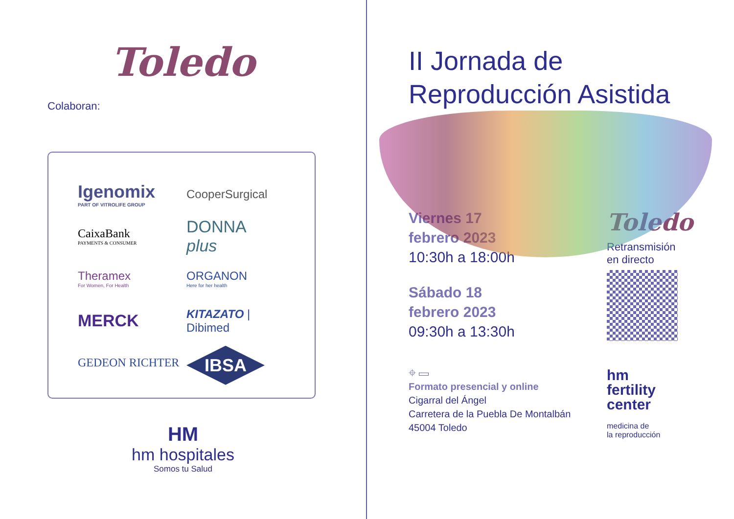Toledo
Colaboran:
Igenomix
PART OF VITROLIFE GROUP
CooperSurgical
CaixaBank
PAYMENTS & CONSUMER
DONNA
plus
Theramex
For Women, For Health
ORGANON
Here for her health
MERCK
KITAZATO | Dibimed
GEDEON RICHTER
IBSA
HM
hm hospitales
Somos tu Salud
II Jornada de
Reproducción Asistida
Viernes 17
febrero 2023
10:30h a 18:00h
Sábado 18
febrero 2023
09:30h a 13:30h
⌖ ▭
Formato presencial y online
Cigarral del Ángel
Carretera de la Puebla De Montalbán
45004 Toledo
Toledo
Retransmisión
en directo
hm
fertility
center
medicina de
la reproducción